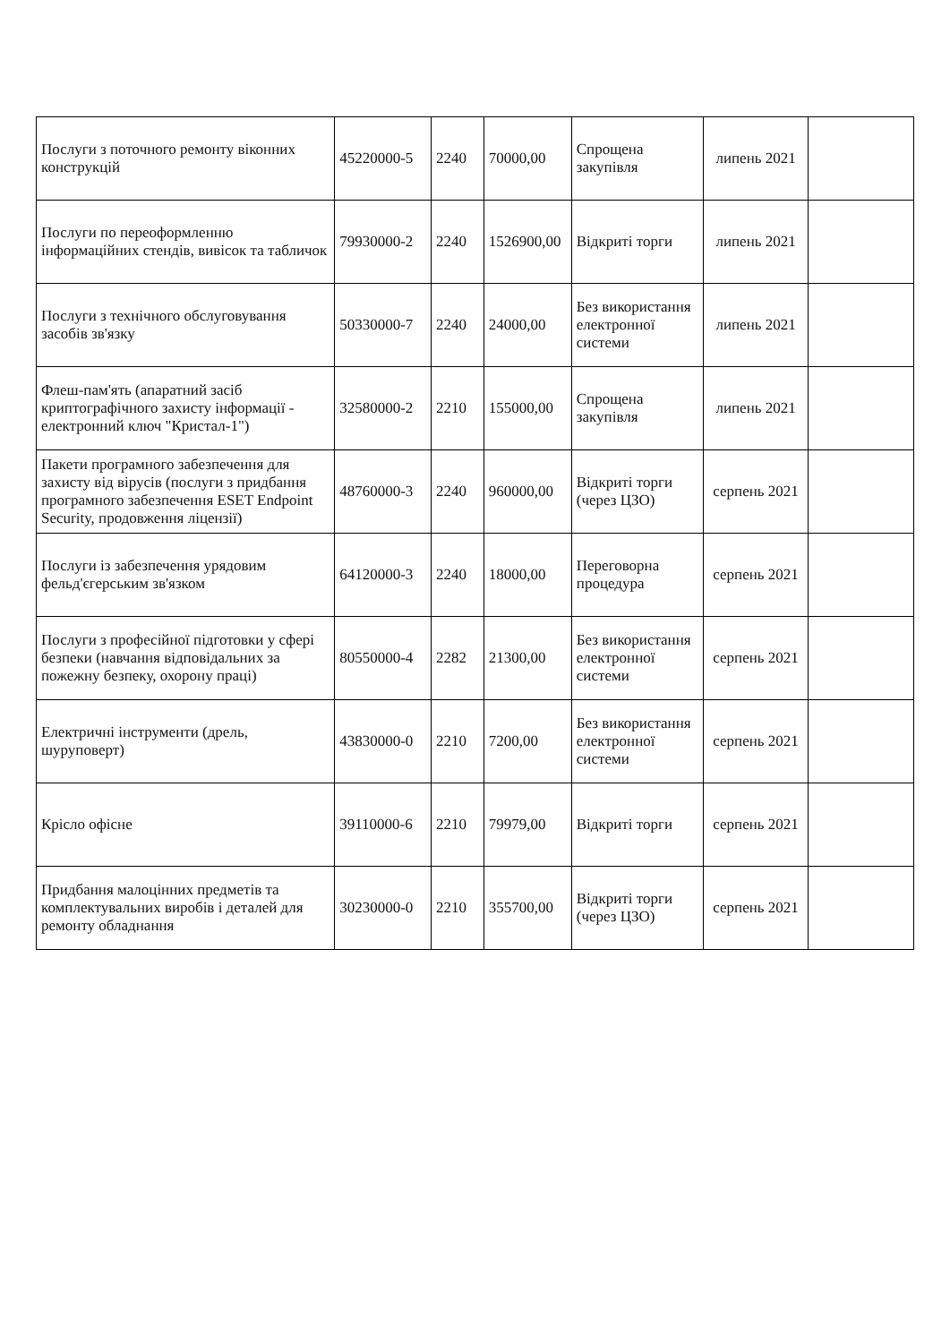| Послуги з поточного ремонту віконних конструкцій | 45220000-5 | 2240 | 70000,00 | Спрощена закупівля | липень 2021 | |
| Послуги по переоформленню інформаційних стендів, вивісок та табличок | 79930000-2 | 2240 | 1526900,00 | Відкриті торги | липень 2021 | |
| Послуги з технічного обслуговування засобів зв'язку | 50330000-7 | 2240 | 24000,00 | Без використання електронної системи | липень 2021 | |
| Флеш-пам'ять (апаратний засіб криптографічного захисту інформації - електронний ключ "Кристал-1") | 32580000-2 | 2210 | 155000,00 | Спрощена закупівля | липень 2021 | |
| Пакети програмного забезпечення для захисту від вірусів (послуги з придбання програмного забезпечення ESET Endpoint Security, продовження ліцензії) | 48760000-3 | 2240 | 960000,00 | Відкриті торги (через ЦЗО) | серпень 2021 | |
| Послуги із забезпечення урядовим фельд'єгерським зв'язком | 64120000-3 | 2240 | 18000,00 | Переговорна процедура | серпень 2021 | |
| Послуги з професійної підготовки у сфері безпеки (навчання відповідальних за пожежну безпеку, охорону праці) | 80550000-4 | 2282 | 21300,00 | Без використання електронної системи | серпень 2021 | |
| Електричні інструменти (дрель, шуруповерт) | 43830000-0 | 2210 | 7200,00 | Без використання електронної системи | серпень 2021 | |
| Крісло офісне | 39110000-6 | 2210 | 79979,00 | Відкриті торги | серпень 2021 | |
| Придбання малоцінних предметів та комплектувальних виробів і деталей для ремонту обладнання | 30230000-0 | 2210 | 355700,00 | Відкриті торги (через ЦЗО) | серпень 2021 | |